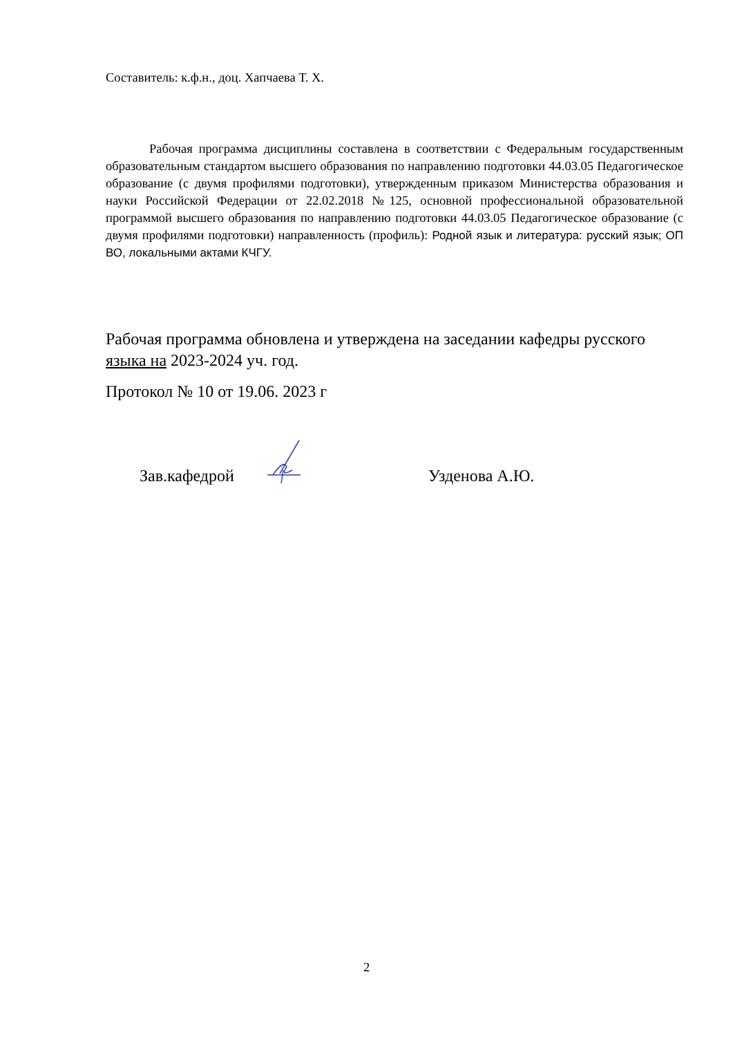Составитель: к.ф.н., доц. Хапчаева Т. Х.
Рабочая программа дисциплины составлена в соответствии с Федеральным государственным образовательным стандартом высшего образования по направлению подготовки 44.03.05 Педагогическое образование (с двумя профилями подготовки), утвержденным приказом Министерства образования и науки Российской Федерации от 22.02.2018 №125, основной профессиональной образовательной программой высшего образования по направлению подготовки 44.03.05 Педагогическое образование (с двумя профилями подготовки) направленность (профиль): Родной язык и литература: русский язык; ОП ВО, локальными актами КЧГУ.
Рабочая программа обновлена и утверждена на заседании кафедры русского языка на 2023-2024 уч. год.
Протокол № 10 от 19.06. 2023 г
Зав.кафедрой Узденова А.Ю.
2